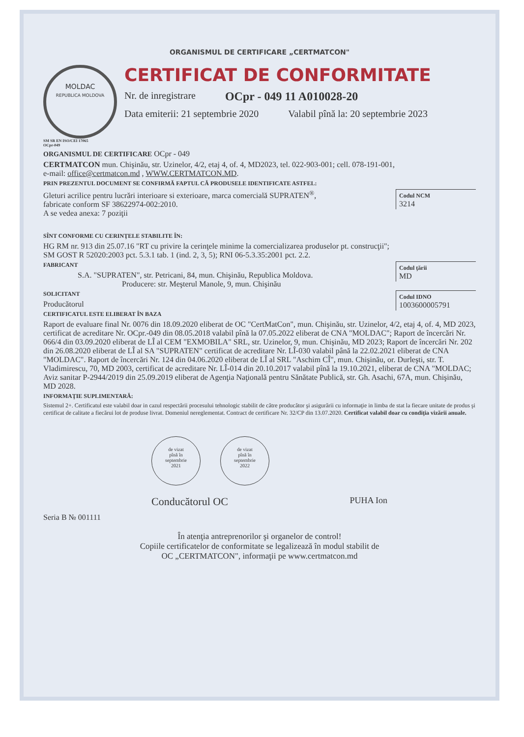ORGANISMUL DE CERTIFICARE „CERTMATCON"
MOLDAC
REPUBLICA MOLDOVA
SM SR EN ISO/CEI 17065
OCpr-049
CERTIFICAT DE CONFORMITATE
Nr. de inregistrare OCpr - 049 11 A010028-20
Data emiterii: 21 septembrie 2020 Valabil pînă la: 20 septembrie 2023
ORGANISMUL DE CERTIFICARE OCpr - 049
CERTMATCON mun. Chişinău, str. Uzinelor, 4/2, etaj 4, of. 4, MD2023, tel. 022-903-001; cell. 078-191-001,
e-mail: office@certmatcon.md , WWW.CERTMATCON.MD.
PRIN PREZENTUL DOCUMENT SE CONFIRMĂ FAPTUL CĂ PRODUSELE IDENTIFICATE ASTFEL:
Codul NCM
3214
Gleturi acrilice pentru lucrări interioare si exterioare, marca comercială SUPRATEN<sup>®</sup>,
fabricate conform SF 38622974-002:2010.
A se vedea anexa: 7 poziţii
SÎNT CONFORME CU CERINŢELE STABILITE ÎN:
HG RM nr. 913 din 25.07.16 "RT cu privire la cerinţele minime la comercializarea produselor pt. construcţii";
SM GOST R 52020:2003 pct. 5.3.1 tab. 1 (ind. 2, 3, 5); RNI 06-5.3.35:2001 pct. 2.2.
Codul ţării
MD
FABRICANT
S.A. "SUPRATEN", str. Petricani, 84, mun. Chişinău, Republica Moldova.
Producere: str. Meşterul Manole, 9, mun. Chişinău
Codul IDNO
1003600005791
SOLICITANT
Producătorul
CERTIFICATUL ESTE ELIBERAT ÎN BAZA
Raport de evaluare final Nr. 0076 din 18.09.2020 eliberat de OC "CertMatCon", mun. Chişinău, str. Uzinelor, 4/2, etaj 4, of. 4, MD 2023, certificat de acreditare Nr. OCpr.-049 din 08.05.2018 valabil pînă la 07.05.2022 eliberat de CNA "MOLDAC"; Raport de încercări Nr. 066/4 din 03.09.2020 eliberat de LÎ al CEM "EXMOBILA" SRL, str. Uzinelor, 9, mun. Chişinău, MD 2023; Raport de încercări Nr. 202 din 26.08.2020 eliberat de LÎ al SA "SUPRATEN" certificat de acreditare Nr. LÎ-030 valabil până la 22.02.2021 eliberat de CNA "MOLDAC". Raport de încercări Nr. 124 din 04.06.2020 eliberat de LÎ al SRL "Aschim CÎ", mun. Chişinău, or. Durleşti, str. T. Vladimirescu, 70, MD 2003, certificat de acreditare Nr. LÎ-014 din 20.10.2017 valabil pînă la 19.10.2021, eliberat de CNA "MOLDAC; Aviz sanitar P-2944/2019 din 25.09.2019 eliberat de Agenţia Naţională pentru Sănătate Publică, str. Gh. Asachi, 67A, mun. Chişinău, MD 2028.
INFORMAŢIE SUPLIMENTARĂ:
Sistemul 2+. Certificatul este valabil doar in cazul respectării procesului tehnologic stabilit de către producător şi asigurării cu informaţie in limba de stat la fiecare unitate de produs şi certificat de calitate a fiecărui lot de produse livrat. Domeniul nereglementat. Contract de certificare Nr. 32/CP din 13.07.2020. Certificat valabil doar cu condiţia vizării anuale.
de vizat
pînă în
septembrie
2021
de vizat
pînă în
septembrie
2022
Conducătorul OC PUHA Ion
Seria B № 001111
În atenţia antreprenorilor şi organelor de control!
Copiile certificatelor de conformitate se legalizează în modul stabilit de
OC „CERTMATCON", informaţii pe www.certmatcon.md